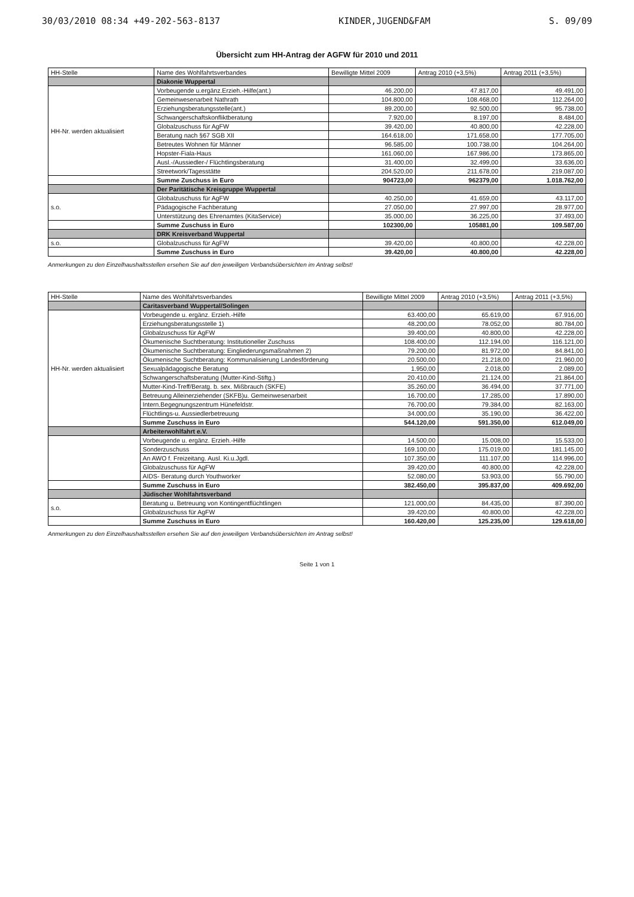30/03/2010 08:34 +49-202-563-8137 KINDER,JUGEND&FAM S. 09/09
Übersicht zum HH-Antrag der AGFW für 2010 und 2011
| HH-Stelle | Name des Wohlfahrtsverbandes | Bewilligte Mittel 2009 | Antrag 2010 (+3,5%) | Antrag 2011 (+3,5%) |
| --- | --- | --- | --- | --- |
| | Diakonie Wuppertal | | | |
| HH-Nr. werden aktualisiert | Vorbeugende u.ergänz.Erzieh.-Hilfe(ant.) | 46.200,00 | 47.817,00 | 49.491,00 |
| | Gemeinwesenarbeit Nathrath | 104.800,00 | 108.468,00 | 112.264,00 |
| | Erziehungsberatungsstelle(ant.) | 89.200,00 | 92.500,00 | 95.738,00 |
| | Schwangerschaftskonfliktberatung | 7.920,00 | 8.197,00 | 8.484,00 |
| | Globalzuschuss für AgFW | 39.420,00 | 40.800,00 | 42.228,00 |
| | Beratung nach §67 SGB XII | 164.618,00 | 171.658,00 | 177.705,00 |
| | Betreutes Wohnen für Männer | 96.585,00 | 100.738,00 | 104.264,00 |
| | Hopster-Fiala-Haus | 161.060,00 | 167.986,00 | 173.865,00 |
| | Ausl.-/Aussiedler-/ Flüchtlingsberatung | 31.400,00 | 32.499,00 | 33.636,00 |
| | Streetwork/Tagesstätte | 204.520,00 | 211.678,00 | 219.087,00 |
| | Summe Zuschuss in Euro | 904723,00 | 962379,00 | 1.018.762,00 |
| | Der Paritätische Kreisgruppe Wuppertal | | | |
| s.o. | Globalzuschuss für AgFW | 40.250,00 | 41.659,00 | 43.117,00 |
| | Pädagogische Fachberatung | 27.050,00 | 27.997,00 | 28.977,00 |
| | Unterstützung des Ehrenamtes (KitaService) | 35.000,00 | 36.225,00 | 37.493,00 |
| | Summe Zuschuss in Euro | 102300,00 | 105881,00 | 109.587,00 |
| | DRK Kreisverband Wuppertal | | | |
| s.o. | Globalzuschuss für AgFW | 39.420,00 | 40.800,00 | 42.228,00 |
| | Summe Zuschuss in Euro | 39.420,00 | 40.800,00 | 42.228,00 |
Anmerkungen zu den Einzelhaushaltsstellen ersehen Sie auf den jeweiligen Verbandsübersichten im Antrag selbst!
| HH-Stelle | Name des Wohlfahrtsverbandes | Bewilligte Mittel 2009 | Antrag 2010 (+3,5%) | Antrag 2011 (+3,5%) |
| --- | --- | --- | --- | --- |
| | Caritasverband Wuppertal/Solingen | | | |
| HH-Nr. werden aktualisiert | Vorbeugende u. ergänz. Erzieh.-Hilfe | 63.400,00 | 65.619,00 | 67.916,00 |
| | Erziehungsberatungsstelle 1) | 48.200,00 | 78.052,00 | 80.784,00 |
| | Globalzuschuss für AgFW | 39.400,00 | 40.800,00 | 42.228,00 |
| | Ökumenische Suchtberatung: Institutioneller Zuschuss | 108.400,00 | 112.194,00 | 116.121,00 |
| | Ökumenische Suchtberatung: Eingliederungsmaßnahmen 2) | 79.200,00 | 81.972,00 | 84.841,00 |
| | Ökumenische Suchtberatung: Kommunalisierung Landesförderung | 20.500,00 | 21.218,00 | 21.960,00 |
| | Sexualpädagogische Beratung | 1.950,00 | 2.018,00 | 2.089,00 |
| | Schwangerschaftsberatung (Mutter-Kind-Stiftg.) | 20.410,00 | 21.124,00 | 21.864,00 |
| | Mutter-Kind-Treff/Beratg. b. sex. Mißbrauch (SKFE) | 35.260,00 | 36.494,00 | 37.771,00 |
| | Betreuung Alleinerziehender (SKFB)u. Gemeinwesenarbeit | 16.700,00 | 17.285,00 | 17.890,00 |
| | Intern.Begegnungszentrum Hünefeldstr. | 76.700,00 | 79.384,00 | 82.163,00 |
| | Flüchtlings-u. Aussiedlerbetreuung | 34.000,00 | 35.190,00 | 36.422,00 |
| | Summe Zuschuss in Euro | 544.120,00 | 591.350,00 | 612.049,00 |
| | Arbeiterwohlfahrt e.V. | | | |
| | Vorbeugende u. ergänz. Erzieh.-Hilfe | 14.500,00 | 15.008,00 | 15.533,00 |
| | Sonderzuschuss | 169.100,00 | 175.019,00 | 181.145,00 |
| | An AWO f. Freizeitang. Ausl. Ki.u.Jgdl. | 107.350,00 | 111.107,00 | 114.996,00 |
| | Globalzuschuss für AgFW | 39.420,00 | 40.800,00 | 42.228,00 |
| | AIDS- Beratung durch Youthworker | 52.080,00 | 53.903,00 | 55.790,00 |
| | Summe Zuschuss in Euro | 382.450,00 | 395.837,00 | 409.692,00 |
| | Jüdischer Wohlfahrtsverband | | | |
| s.o. | Beratung u. Betreuung von Kontingentflüchtlingen | 121.000,00 | 84.435,00 | 87.390,00 |
| | Globalzuschuss für AgFW | 39.420,00 | 40.800,00 | 42.228,00 |
| | Summe Zuschuss in Euro | 160.420,00 | 125.235,00 | 129.618,00 |
Anmerkungen zu den Einzelhaushaltsstellen ersehen Sie auf den jeweiligen Verbandsübersichten im Antrag selbst!
Seite 1 von 1